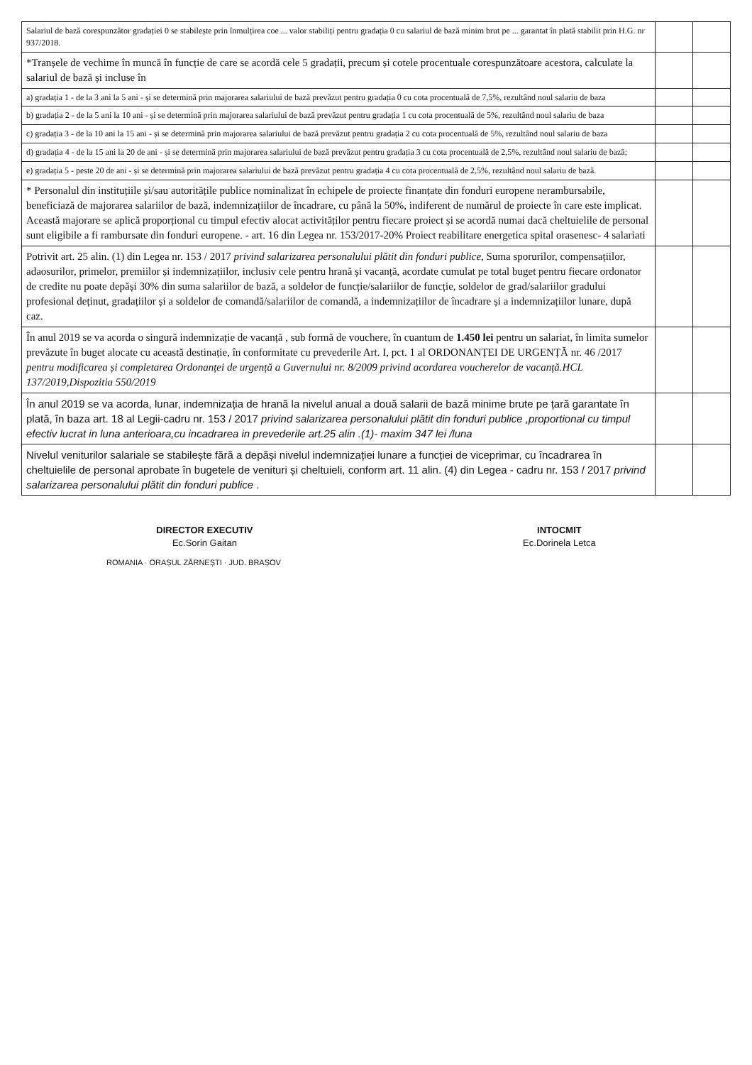| Salariul de bază corespunzător gradației 0 se stabilește prin înmulțirea coe ... valor stabiliți pentru gradația 0 cu salariul de bază minim brut pe ... garantat în plată stabilit prin H.G. nr 937/2018. | | |
| *Tranșele de vechime în muncă în funcție de care se acordă cele 5 gradații, precum și cotele procentuale corespunzătoare acestora, calculate la salariul de bază și incluse în | | |
| a) gradația 1 - de la 3 ani la 5 ani - și se determină prin majorarea salariului de bază prevăzut pentru gradația 0 cu cota procentuală de 7,5%, rezultând noul salariu de baza | | |
| b) gradația 2 - de la 5 ani la 10 ani - și se determină prin majorarea salariului de bază prevăzut pentru gradația 1 cu cota procentuală de 5%, rezultând noul salariu de baza | | |
| c) gradația 3 - de la 10 ani la 15 ani - și se determină prin majorarea salariului de bază prevăzut pentru gradația 2 cu cota procentuală de 5%, rezultând noul salariu de baza | | |
| d) gradația 4 - de la 15 ani la 20 de ani - și se determină prin majorarea salariului de bază prevăzut pentru gradația 3 cu cota procentuală de 2,5%, rezultând noul salariu de bază; | | |
| e) gradația 5 - peste 20 de ani - și se determină prin majorarea salariului de bază prevăzut pentru gradația 4 cu cota procentuală de 2,5%, rezultând noul salariu de bază. | | |
| * Personalul din instituțiile și/sau autoritățile publice nominalizat în echipele de proiecte finanțate din fonduri europene nerambursabile, beneficiază de majorarea salariilor de bază, indemnizațiilor de încadrare, cu până la 50%, indiferent de numărul de proiecte în care este implicat. Această majorare se aplică proporțional cu timpul efectiv alocat activităților pentru fiecare proiect și se acordă numai dacă cheltuielile de personal sunt eligibile a fi rambursate din fonduri europene. - art. 16 din Legea nr. 153/2017-20% Proiect reabilitare energetica spital orasenesc- 4 salariati | | |
| Potrivit art. 25 alin. (1) din Legea nr. 153 / 2017 privind salarizarea personalului plătit din fonduri publice , Suma sporurilor, compensațiilor, adaosurilor, primelor, premiilor și indemnizațiilor, inclusiv cele pentru hrană și vacanță, acordate cumulat pe total buget pentru fiecare ordonator de credite nu poate depăși 30% din suma salariilor de bază, a soldelor de funcție/salariilor de funcție, soldelor de grad/salariilor gradului profesional deținut, gradațiilor și a soldelor de comandă/salariilor de comandă, a indemnizațiilor de încadrare și a indemnizațiilor lunare, după caz. | | |
| În anul 2019 se va acorda o singură indemnizație de vacanță , sub formă de vouchere, în cuantum de 1.450 lei pentru un salariat, în limita sumelor prevăzute în buget alocate cu această destinație, în conformitate cu prevederile Art. I, pct. 1 al ORDONANȚEI DE URGENȚĂ nr. 46 /2017 pentru modificarea și completarea Ordonanței de urgență a Guvernului nr. 8/2009 privind acordarea voucherelor de vacanță.HCL 137/2019,Dispozitia 550/2019 | | |
| În anul 2019 se va acorda, lunar, indemnizația de hrană la nivelul anual a două salarii de bază minime brute pe țară garantate în plată, în baza art. 18 al Legii-cadru nr. 153 / 2017 privind salarizarea personalului plătit din fonduri publice ,proportional cu timpul efectiv lucrat in luna anterioara,cu incadrarea in prevederile art.25 alin .(1)- maxim 347 lei /luna | | |
| Nivelul veniturilor salariale se stabilește fără a depăși nivelul indemnizației lunare a funcției de viceprimar, cu încadrarea în cheltuielile de personal aprobate în bugetele de venituri și cheltuieli, conform art. 11 alin. (4) din Legea - cadru nr. 153 / 2017 privind salarizarea personalului plătit din fonduri publice . | | |
DIRECTOR EXECUTIV
Ec.Sorin Gaitan
INTOCMIT
Ec.Dorinela Letca
ROMANIA · ORAȘUL ZĂRNEȘTI · JUD. BRAȘOV